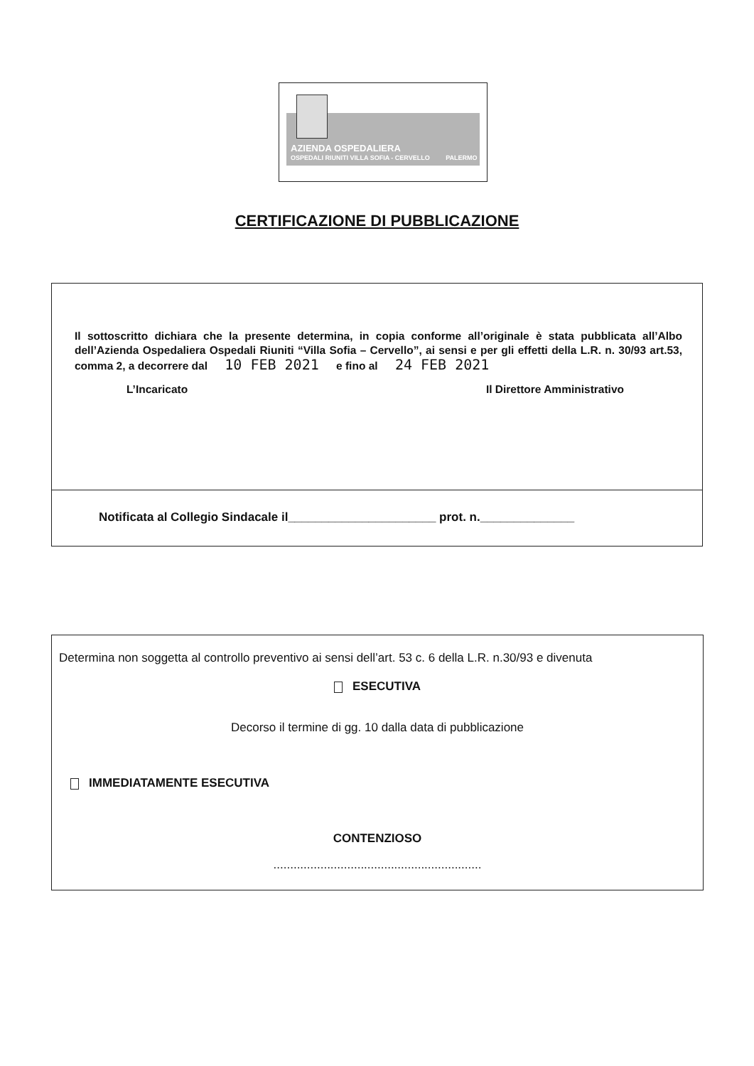AZIENDA OSPEDALIERA
OSPEDALI RIUNITI VILLA SOFIA - CERVELLO PALERMO
CERTIFICAZIONE DI PUBBLICAZIONE
Il sottoscritto dichiara che la presente determina, in copia conforme all’originale è stata pubblicata all’Albo dell’Azienda Ospedaliera Ospedali Riuniti “Villa Sofia – Cervello”, ai sensi e per gli effetti della L.R. n. 30/93 art.53, comma 2, a decorrere dal 10 FEB 2021 e fino al 24 FEB 2021
L’Incaricato Il Direttore Amministrativo
Notificata al Collegio Sindacale il______________________ prot. n.______________
Determina non soggetta al controllo preventivo ai sensi dell’art. 53 c. 6 della L.R. n.30/93 e divenuta
ESECUTIVA
Decorso il termine di gg. 10 dalla data di pubblicazione
IMMEDIATAMENTE ESECUTIVA
CONTENZIOSO
..............................................................